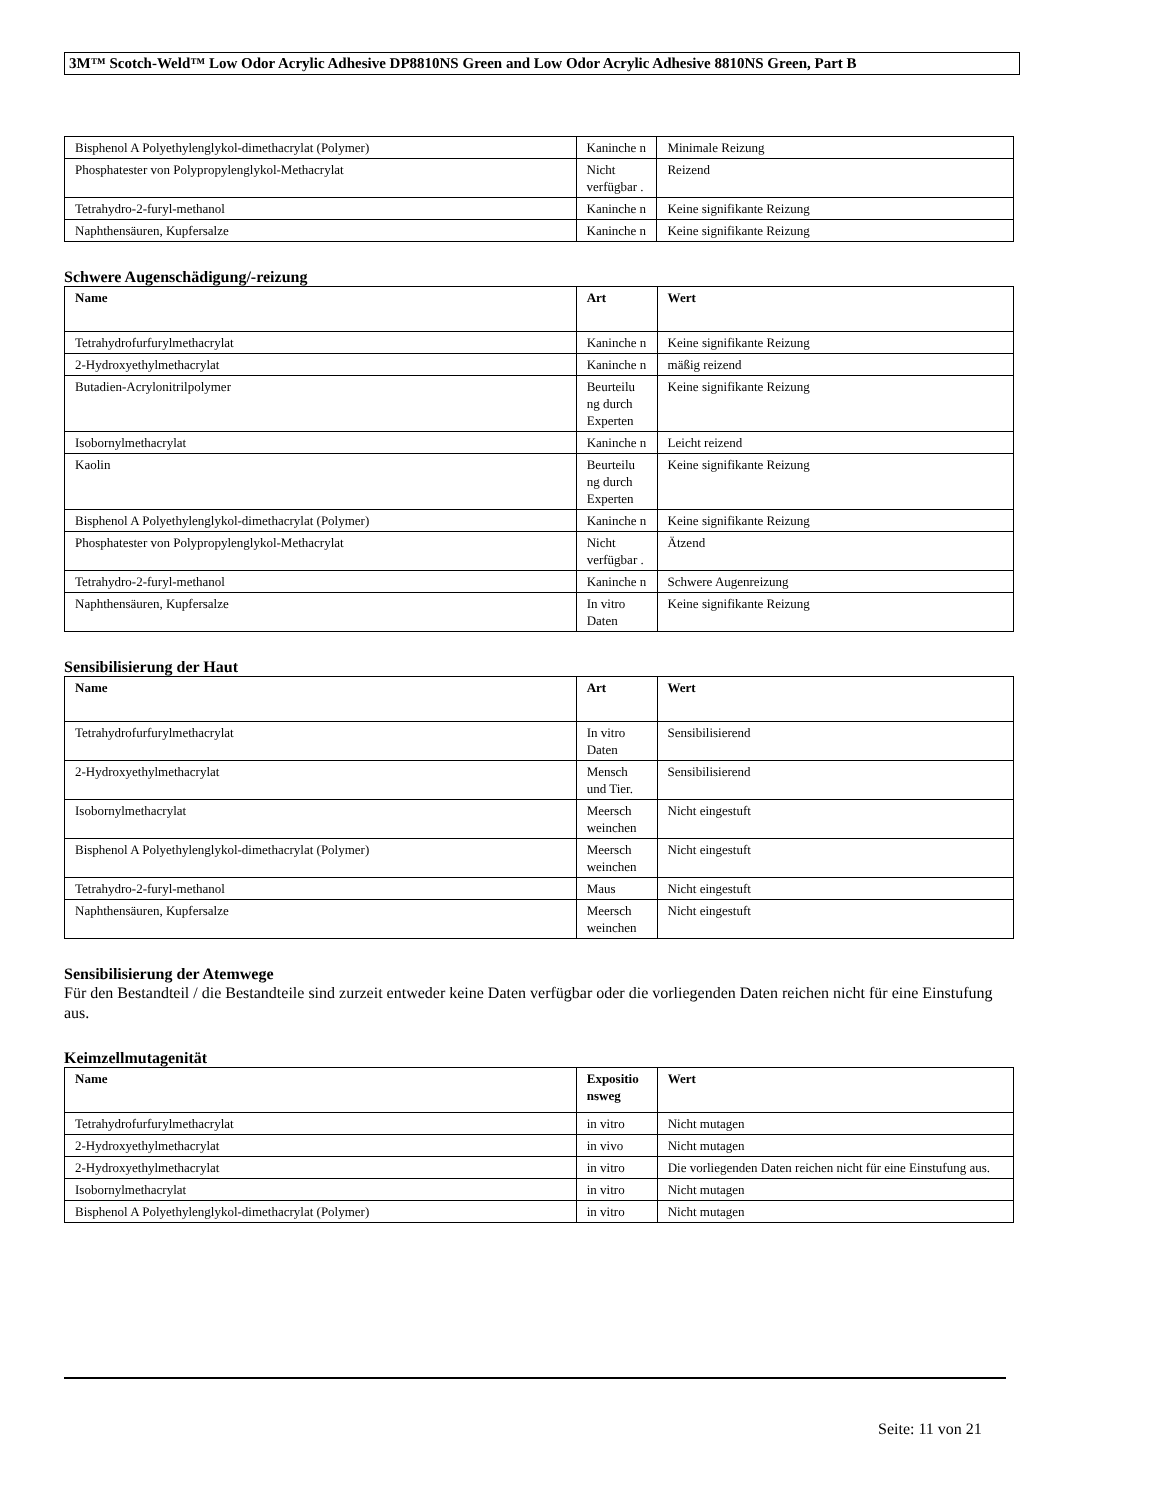3M™ Scotch-Weld™ Low Odor Acrylic Adhesive DP8810NS Green and Low Odor Acrylic Adhesive 8810NS Green, Part B
| Bisphenol A Polyethylenglykol-dimethacrylat (Polymer) | Kaninche n | Minimale Reizung |
| Phosphatester von Polypropylenglykol-Methacrylat | Nicht verfügbar . | Reizend |
| Tetrahydro-2-furyl-methanol | Kaninche n | Keine signifikante Reizung |
| Naphthensäuren, Kupfersalze | Kaninche n | Keine signifikante Reizung |
Schwere Augenschädigung/-reizung
| Name | Art | Wert |
| --- | --- | --- |
| Tetrahydrofurfurylmethacrylat | Kaninche n | Keine signifikante Reizung |
| 2-Hydroxyethylmethacrylat | Kaninche n | mäßig reizend |
| Butadien-Acrylonitrilpolymer | Beurteilu ng durch Experten | Keine signifikante Reizung |
| Isobornylmethacrylat | Kaninche n | Leicht reizend |
| Kaolin | Beurteilu ng durch Experten | Keine signifikante Reizung |
| Bisphenol A Polyethylenglykol-dimethacrylat (Polymer) | Kaninche n | Keine signifikante Reizung |
| Phosphatester von Polypropylenglykol-Methacrylat | Nicht verfügbar . | Ätzend |
| Tetrahydro-2-furyl-methanol | Kaninche n | Schwere Augenreizung |
| Naphthensäuren, Kupfersalze | In vitro Daten | Keine signifikante Reizung |
Sensibilisierung der Haut
| Name | Art | Wert |
| --- | --- | --- |
| Tetrahydrofurfurylmethacrylat | In vitro Daten | Sensibilisierend |
| 2-Hydroxyethylmethacrylat | Mensch und Tier. | Sensibilisierend |
| Isobornylmethacrylat | Meersch weinchen | Nicht eingestuft |
| Bisphenol A Polyethylenglykol-dimethacrylat (Polymer) | Meersch weinchen | Nicht eingestuft |
| Tetrahydro-2-furyl-methanol | Maus | Nicht eingestuft |
| Naphthensäuren, Kupfersalze | Meersch weinchen | Nicht eingestuft |
Sensibilisierung der Atemwege
Für den Bestandteil / die Bestandteile sind zurzeit entweder keine Daten verfügbar oder die vorliegenden Daten reichen nicht für eine Einstufung aus.
Keimzellmutagenität
| Name | Expositio nsweg | Wert |
| --- | --- | --- |
| Tetrahydrofurfurylmethacrylat | in vitro | Nicht mutagen |
| 2-Hydroxyethylmethacrylat | in vivo | Nicht mutagen |
| 2-Hydroxyethylmethacrylat | in vitro | Die vorliegenden Daten reichen nicht für eine Einstufung aus. |
| Isobornylmethacrylat | in vitro | Nicht mutagen |
| Bisphenol A Polyethylenglykol-dimethacrylat (Polymer) | in vitro | Nicht mutagen |
Seite: 11 von 21